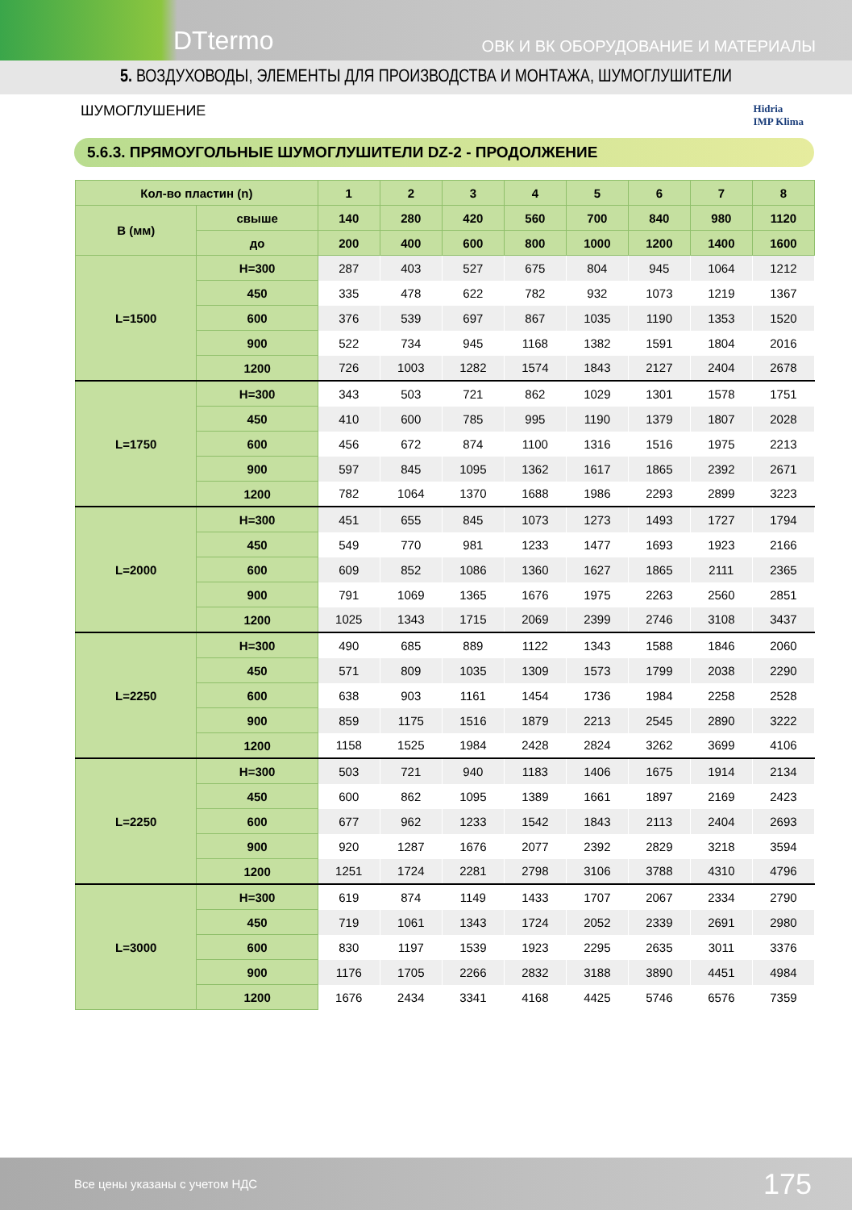DTtermo ОВК И ВК ОБОРУДОВАНИЕ И МАТЕРИАЛЫ
5. ВОЗДУХОВОДЫ, ЭЛЕМЕНТЫ ДЛЯ ПРОИЗВОДСТВА И МОНТАЖА, ШУМОГЛУШИТЕЛИ
ШУМОГЛУШЕНИЕ Hidria
IMP Klima
5.6.3. ПРЯМОУГОЛЬНЫЕ ШУМОГЛУШИТЕЛИ DZ-2 - ПРОДОЛЖЕНИЕ
| Кол-во пластин (n) | | 1 | 2 | 3 | 4 | 5 | 6 | 7 | 8 |
| --- | --- | --- | --- | --- | --- | --- | --- | --- | --- |
| B (мм) | свыше | 140 | 280 | 420 | 560 | 700 | 840 | 980 | 1120 |
| | до | 200 | 400 | 600 | 800 | 1000 | 1200 | 1400 | 1600 |
| L=1500 | H=300 | 287 | 403 | 527 | 675 | 804 | 945 | 1064 | 1212 |
| | 450 | 335 | 478 | 622 | 782 | 932 | 1073 | 1219 | 1367 |
| | 600 | 376 | 539 | 697 | 867 | 1035 | 1190 | 1353 | 1520 |
| | 900 | 522 | 734 | 945 | 1168 | 1382 | 1591 | 1804 | 2016 |
| | 1200 | 726 | 1003 | 1282 | 1574 | 1843 | 2127 | 2404 | 2678 |
| L=1750 | H=300 | 343 | 503 | 721 | 862 | 1029 | 1301 | 1578 | 1751 |
| | 450 | 410 | 600 | 785 | 995 | 1190 | 1379 | 1807 | 2028 |
| | 600 | 456 | 672 | 874 | 1100 | 1316 | 1516 | 1975 | 2213 |
| | 900 | 597 | 845 | 1095 | 1362 | 1617 | 1865 | 2392 | 2671 |
| | 1200 | 782 | 1064 | 1370 | 1688 | 1986 | 2293 | 2899 | 3223 |
| L=2000 | H=300 | 451 | 655 | 845 | 1073 | 1273 | 1493 | 1727 | 1794 |
| | 450 | 549 | 770 | 981 | 1233 | 1477 | 1693 | 1923 | 2166 |
| | 600 | 609 | 852 | 1086 | 1360 | 1627 | 1865 | 2111 | 2365 |
| | 900 | 791 | 1069 | 1365 | 1676 | 1975 | 2263 | 2560 | 2851 |
| | 1200 | 1025 | 1343 | 1715 | 2069 | 2399 | 2746 | 3108 | 3437 |
| L=2250 | H=300 | 490 | 685 | 889 | 1122 | 1343 | 1588 | 1846 | 2060 |
| | 450 | 571 | 809 | 1035 | 1309 | 1573 | 1799 | 2038 | 2290 |
| | 600 | 638 | 903 | 1161 | 1454 | 1736 | 1984 | 2258 | 2528 |
| | 900 | 859 | 1175 | 1516 | 1879 | 2213 | 2545 | 2890 | 3222 |
| | 1200 | 1158 | 1525 | 1984 | 2428 | 2824 | 3262 | 3699 | 4106 |
| L=2250 | H=300 | 503 | 721 | 940 | 1183 | 1406 | 1675 | 1914 | 2134 |
| | 450 | 600 | 862 | 1095 | 1389 | 1661 | 1897 | 2169 | 2423 |
| | 600 | 677 | 962 | 1233 | 1542 | 1843 | 2113 | 2404 | 2693 |
| | 900 | 920 | 1287 | 1676 | 2077 | 2392 | 2829 | 3218 | 3594 |
| | 1200 | 1251 | 1724 | 2281 | 2798 | 3106 | 3788 | 4310 | 4796 |
| L=3000 | H=300 | 619 | 874 | 1149 | 1433 | 1707 | 2067 | 2334 | 2790 |
| | 450 | 719 | 1061 | 1343 | 1724 | 2052 | 2339 | 2691 | 2980 |
| | 600 | 830 | 1197 | 1539 | 1923 | 2295 | 2635 | 3011 | 3376 |
| | 900 | 1176 | 1705 | 2266 | 2832 | 3188 | 3890 | 4451 | 4984 |
| | 1200 | 1676 | 2434 | 3341 | 4168 | 4425 | 5746 | 6576 | 7359 |
Все цены указаны с учетом НДС 175